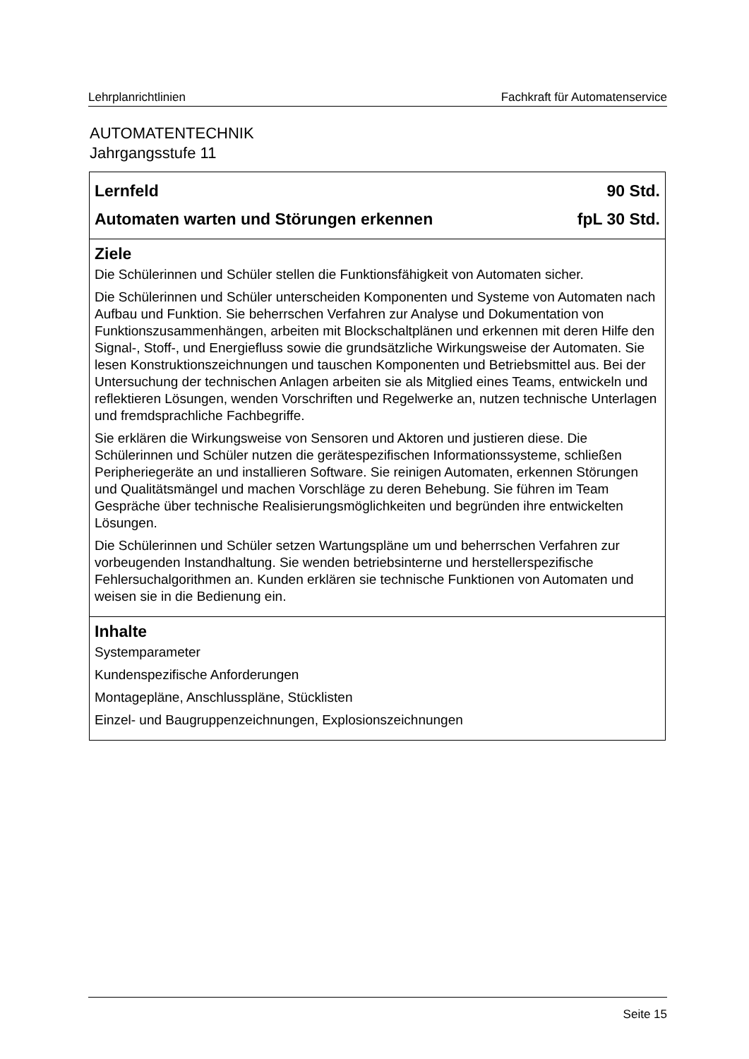Lehrplanrichtlinien Fachkraft für Automatenservice
AUTOMATENTECHNIK
Jahrgangsstufe 11
Lernfeld 90 Std.
Automaten warten und Störungen erkennen fpL 30 Std.
Ziele
Die Schülerinnen und Schüler stellen die Funktionsfähigkeit von Automaten sicher.
Die Schülerinnen und Schüler unterscheiden Komponenten und Systeme von Automaten nach Aufbau und Funktion. Sie beherrschen Verfahren zur Analyse und Dokumentation von Funktionszusammenhängen, arbeiten mit Blockschaltplänen und erkennen mit deren Hilfe den Signal-, Stoff-, und Energiefluss sowie die grundsätzliche Wirkungsweise der Automaten. Sie lesen Konstruktionszeichnungen und tauschen Komponenten und Betriebsmittel aus. Bei der Untersuchung der technischen Anlagen arbeiten sie als Mitglied eines Teams, entwickeln und reflektieren Lösungen, wenden Vorschriften und Regelwerke an, nutzen technische Unterlagen und fremdsprachliche Fachbegriffe.
Sie erklären die Wirkungsweise von Sensoren und Aktoren und justieren diese. Die Schülerinnen und Schüler nutzen die gerätespezifischen Informationssysteme, schließen Peripheriegeräte an und installieren Software. Sie reinigen Automaten, erkennen Störungen und Qualitätsmängel und machen Vorschläge zu deren Behebung. Sie führen im Team Gespräche über technische Realisierungsmöglichkeiten und begründen ihre entwickelten Lösungen.
Die Schülerinnen und Schüler setzen Wartungspläne um und beherrschen Verfahren zur vorbeugenden Instandhaltung. Sie wenden betriebsinterne und herstellerspezifische Fehlersuchalgorithmen an. Kunden erklären sie technische Funktionen von Automaten und weisen sie in die Bedienung ein.
Inhalte
Systemparameter
Kundenspezifische Anforderungen
Montagepläne, Anschlusspläne, Stücklisten
Einzel- und Baugruppenzeichnungen, Explosionszeichnungen
Seite 15